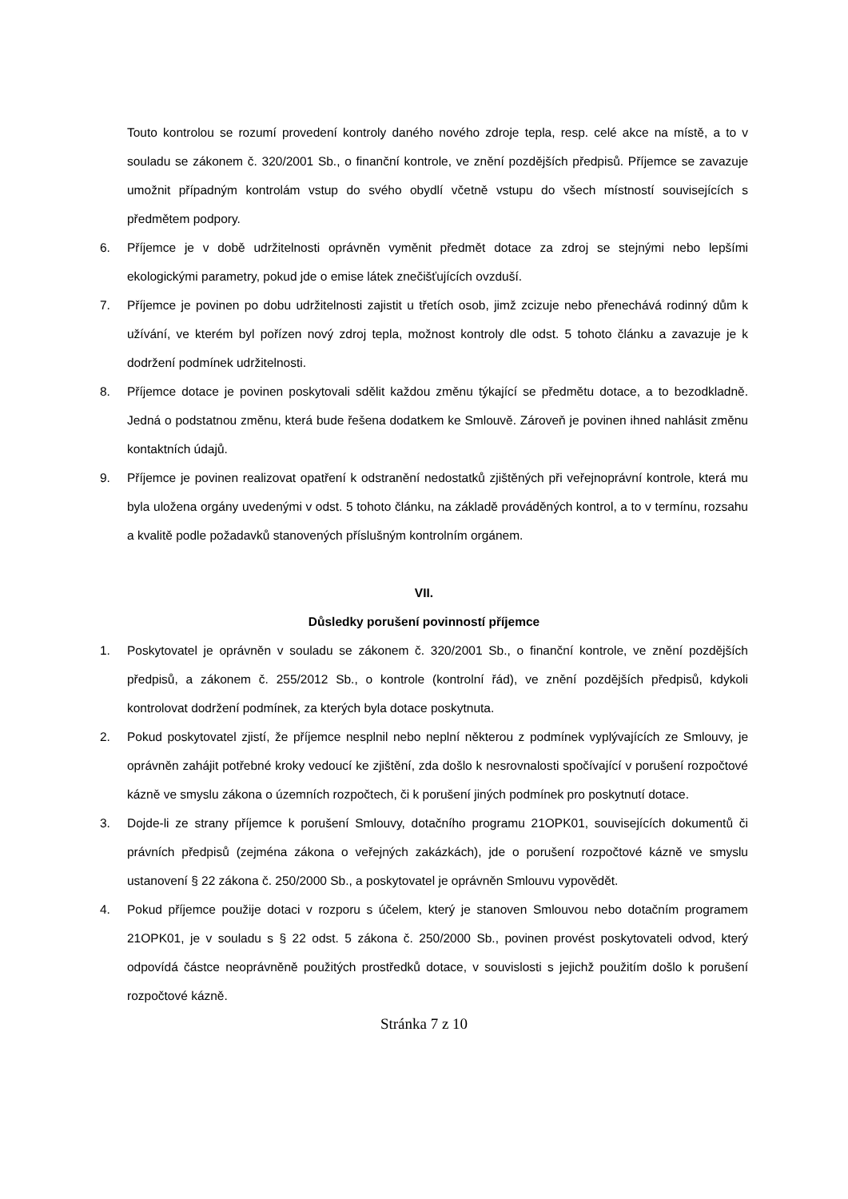Touto kontrolou se rozumí provedení kontroly daného nového zdroje tepla, resp. celé akce na místě, a to v souladu se zákonem č. 320/2001 Sb., o finanční kontrole, ve znění pozdějších předpisů. Příjemce se zavazuje umožnit případným kontrolám vstup do svého obydlí včetně vstupu do všech místností souvisejících s předmětem podpory.
6. Příjemce je v době udržitelnosti oprávněn vyměnit předmět dotace za zdroj se stejnými nebo lepšími ekologickými parametry, pokud jde o emise látek znečišťujících ovzduší.
7. Příjemce je povinen po dobu udržitelnosti zajistit u třetích osob, jimž zcizuje nebo přenechává rodinný dům k užívání, ve kterém byl pořízen nový zdroj tepla, možnost kontroly dle odst. 5 tohoto článku a zavazuje je k dodržení podmínek udržitelnosti.
8. Příjemce dotace je povinen poskytovali sdělit každou změnu týkající se předmětu dotace, a to bezodkladně. Jedná o podstatnou změnu, která bude řešena dodatkem ke Smlouvě. Zároveň je povinen ihned nahlásit změnu kontaktních údajů.
9. Příjemce je povinen realizovat opatření k odstranění nedostatků zjištěných při veřejnoprávní kontrole, která mu byla uložena orgány uvedenými v odst. 5 tohoto článku, na základě prováděných kontrol, a to v termínu, rozsahu a kvalitě podle požadavků stanovených příslušným kontrolním orgánem.
VII.
Důsledky porušení povinností příjemce
1. Poskytovatel je oprávněn v souladu se zákonem č. 320/2001 Sb., o finanční kontrole, ve znění pozdějších předpisů, a zákonem č. 255/2012 Sb., o kontrole (kontrolní řád), ve znění pozdějších předpisů, kdykoli kontrolovat dodržení podmínek, za kterých byla dotace poskytnuta.
2. Pokud poskytovatel zjistí, že příjemce nesplnil nebo neplní některou z podmínek vyplývajících ze Smlouvy, je oprávněn zahájit potřebné kroky vedoucí ke zjištění, zda došlo k nesrovnalosti spočívající v porušení rozpočtové kázně ve smyslu zákona o územních rozpočtech, či k porušení jiných podmínek pro poskytnutí dotace.
3. Dojde-li ze strany příjemce k porušení Smlouvy, dotačního programu 21OPK01, souvisejících dokumentů či právních předpisů (zejména zákona o veřejných zakázkách), jde o porušení rozpočtové kázně ve smyslu ustanovení § 22 zákona č. 250/2000 Sb., a poskytovatel je oprávněn Smlouvu vypovědět.
4. Pokud příjemce použije dotaci v rozporu s účelem, který je stanoven Smlouvou nebo dotačním programem 21OPK01, je v souladu s § 22 odst. 5 zákona č. 250/2000 Sb., povinen provést poskytovateli odvod, který odpovídá částce neoprávněně použitých prostředků dotace, v souvislosti s jejichž použitím došlo k porušení rozpočtové kázně.
Stránka 7 z 10